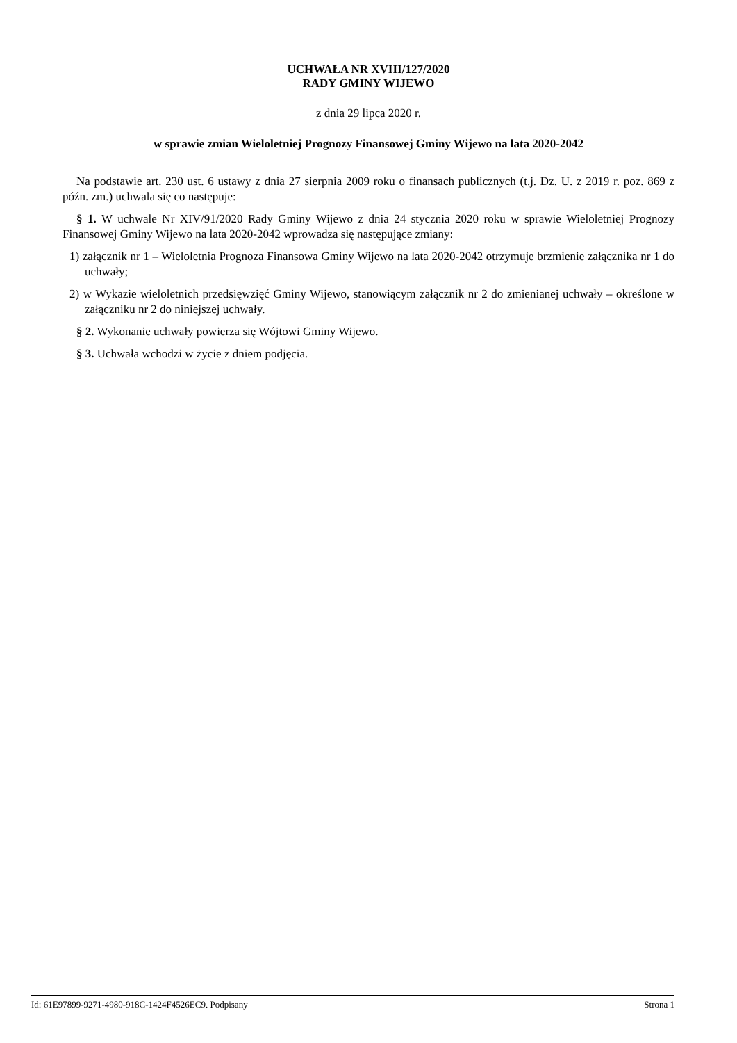UCHWAŁA NR XVIII/127/2020
RADY GMINY WIJEWO
z dnia 29 lipca 2020 r.
w sprawie zmian Wieloletniej Prognozy Finansowej Gminy Wijewo na lata 2020-2042
Na podstawie art. 230 ust. 6 ustawy z dnia 27 sierpnia 2009 roku o finansach publicznych (t.j. Dz. U. z 2019 r. poz. 869 z późn. zm.) uchwala się co następuje:
§ 1. W uchwale Nr XIV/91/2020 Rady Gminy Wijewo z dnia 24 stycznia 2020 roku w sprawie Wieloletniej Prognozy Finansowej Gminy Wijewo na lata 2020-2042 wprowadza się następujące zmiany:
1) załącznik nr 1 – Wieloletnia Prognoza Finansowa Gminy Wijewo na lata 2020-2042 otrzymuje brzmienie załącznika nr 1 do uchwały;
2) w Wykazie wieloletnich przedsięwzięć Gminy Wijewo, stanowiącym załącznik nr 2 do zmienianej uchwały – określone w załączniku nr 2 do niniejszej uchwały.
§ 2. Wykonanie uchwały powierza się Wójtowi Gminy Wijewo.
§ 3. Uchwała wchodzi w życie z dniem podjęcia.
Id: 61E97899-9271-4980-918C-1424F4526EC9. Podpisany Strona 1